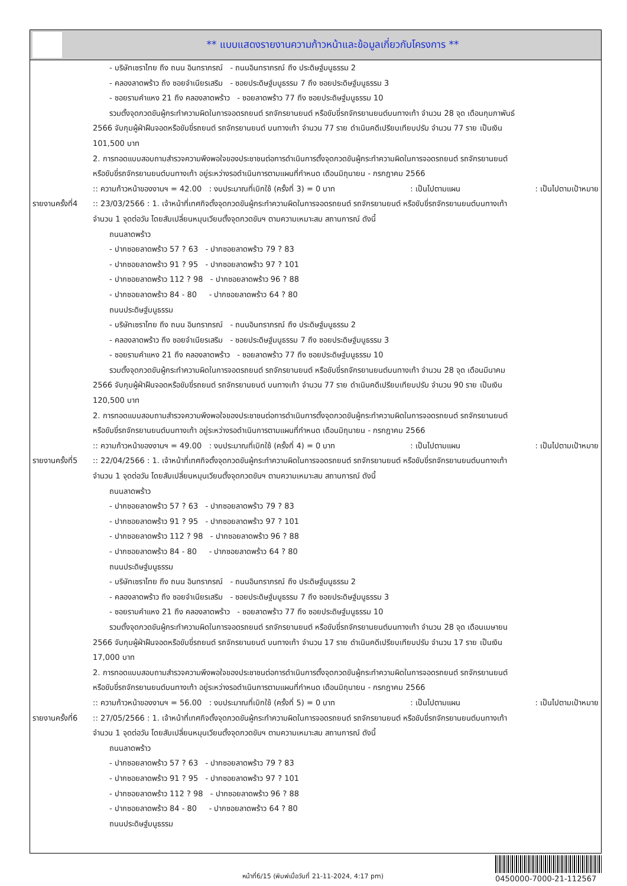** แบบแสดงรายงานความก้าวหน้าและข้อมูลเกี่ยวกับโครงการ **
- บริษัทเซราไทย ถึง ถนน อินทราภรณ์ - ถนนอินทราภรณ์ ถึง ประดิษฐ์มนูธรรม 2
- คลองลาดพร้าว ถึง ซอยจำเนียรเสริม - ซอยประดิษฐ์มนูธรรม 7 ถึง ซอยประดิษฐ์มนูธรรม 3
- ซอยรามคำแหง 21 ถึง คลองลาดพร้าว - ซอยลาดพร้าว 77 ถึง ซอยประดิษฐ์มนูธรรม 10
รวมตั้งจุดกวดขันผู้กระทำความผิดในการจอดรถยนต์ รถจักรยานยนต์ หรือขับขี่รถจักรยานยนต์บนทางเท้า จำนวน 28 จุด เดือนกุมภาพันธ์
2566 จับกุมผู้ฝ่าฝืนจอดหรือขับขี่รถยนต์ รถจักรยานยนต์ บนทางเท้า จำนวน 77 ราย ดำเนินคดีเปรียบเทียบปรับ จำนวน 77 ราย เป็นเงิน
101,500 บาท
2. การทอดแบบสอบถามสำรวจความพึงพอใจของประชาชนต่อการดำเนินการตั้งจุดกวดขันผู้กระทำความผิดในการจอดรถยนต์ รถจักรยานยนต์
หรือขับขี่รถจักรยานยนต์บนทางเท้า อยู่ระหว่างรอดำเนินการตามแผนที่กำหนด เดือนมิถุนายน - กรกฎาคม 2566
:: ความก้าวหน้าของงานฯ = 42.00 : งบประมาณที่เบิกใช้ (ครั้งที่ 3) = 0 บาท : เป็นไปตามแผน : เป็นไปตามเป้าหมาย
รายงานครั้งที่4
:: 23/03/2566 : 1. เจ้าหน้าที่เทศกิจตั้งจุดกวดขันผู้กระทำความผิดในการจอดรถยนต์ รถจักรยานยนต์ หรือขับขี่รถจักรยานยนต์บนทางเท้า
จำนวน 1 จุดต่อวัน โดยสับเปลี่ยนหมุนเวียนตั้งจุดกวดขันฯ ตามความเหมาะสม สถานการณ์ ดังนี้
ถนนลาดพร้าว
- ปากซอยลาดพร้าว 57 ? 63 - ปากซอยลาดพร้าว 79 ? 83
- ปากซอยลาดพร้าว 91 ? 95 - ปากซอยลาดพร้าว 97 ? 101
- ปากซอยลาดพร้าว 112 ? 98 - ปากซอยลาดพร้าว 96 ? 88
- ปากซอยลาดพร้าว 84 - 80 - ปากซอยลาดพร้าว 64 ? 80
ถนนประดิษฐ์มนูธรรม
- บริษัทเซราไทย ถึง ถนน อินทราภรณ์ - ถนนอินทราภรณ์ ถึง ประดิษฐ์มนูธรรม 2
- คลองลาดพร้าว ถึง ซอยจำเนียรเสริม - ซอยประดิษฐ์มนูธรรม 7 ถึง ซอยประดิษฐ์มนูธรรม 3
- ซอยรามคำแหง 21 ถึง คลองลาดพร้าว - ซอยลาดพร้าว 77 ถึง ซอยประดิษฐ์มนูธรรม 10
รวมตั้งจุดกวดขันผู้กระทำความผิดในการจอดรถยนต์ รถจักรยานยนต์ หรือขับขี่รถจักรยานยนต์บนทางเท้า จำนวน 28 จุด เดือนมีนาคม
2566 จับกุมผู้ฝ่าฝืนจอดหรือขับขี่รถยนต์ รถจักรยานยนต์ บนทางเท้า จำนวน 77 ราย ดำเนินคดีเปรียบเทียบปรับ จำนวน 90 ราย เป็นเงิน
120,500 บาท
2. การทอดแบบสอบถามสำรวจความพึงพอใจของประชาชนต่อการดำเนินการตั้งจุดกวดขันผู้กระทำความผิดในการจอดรถยนต์ รถจักรยานยนต์
หรือขับขี่รถจักรยานยนต์บนทางเท้า อยู่ระหว่างรอดำเนินการตามแผนที่กำหนด เดือนมิถุนายน - กรกฎาคม 2566
:: ความก้าวหน้าของงานฯ = 49.00 : งบประมาณที่เบิกใช้ (ครั้งที่ 4) = 0 บาท : เป็นไปตามแผน : เป็นไปตามเป้าหมาย
รายงานครั้งที่5
:: 22/04/2566 : 1. เจ้าหน้าที่เทศกิจตั้งจุดกวดขันผู้กระทำความผิดในการจอดรถยนต์ รถจักรยานยนต์ หรือขับขี่รถจักรยานยนต์บนทางเท้า
จำนวน 1 จุดต่อวัน โดยสับเปลี่ยนหมุนเวียนตั้งจุดกวดขันฯ ตามความเหมาะสม สถานการณ์ ดังนี้
ถนนลาดพร้าว
- ปากซอยลาดพร้าว 57 ? 63 - ปากซอยลาดพร้าว 79 ? 83
- ปากซอยลาดพร้าว 91 ? 95 - ปากซอยลาดพร้าว 97 ? 101
- ปากซอยลาดพร้าว 112 ? 98 - ปากซอยลาดพร้าว 96 ? 88
- ปากซอยลาดพร้าว 84 - 80 - ปากซอยลาดพร้าว 64 ? 80
ถนนประดิษฐ์มนูธรรม
- บริษัทเซราไทย ถึง ถนน อินทราภรณ์ - ถนนอินทราภรณ์ ถึง ประดิษฐ์มนูธรรม 2
- คลองลาดพร้าว ถึง ซอยจำเนียรเสริม - ซอยประดิษฐ์มนูธรรม 7 ถึง ซอยประดิษฐ์มนูธรรม 3
- ซอยรามคำแหง 21 ถึง คลองลาดพร้าว - ซอยลาดพร้าว 77 ถึง ซอยประดิษฐ์มนูธรรม 10
รวมตั้งจุดกวดขันผู้กระทำความผิดในการจอดรถยนต์ รถจักรยานยนต์ หรือขับขี่รถจักรยานยนต์บนทางเท้า จำนวน 28 จุด เดือนเมษายน
2566 จับกุมผู้ฝ่าฝืนจอดหรือขับขี่รถยนต์ รถจักรยานยนต์ บนทางเท้า จำนวน 17 ราย ดำเนินคดีเปรียบเทียบปรับ จำนวน 17 ราย เป็นเงิน
17,000 บาท
2. การทอดแบบสอบถามสำรวจความพึงพอใจของประชาชนต่อการดำเนินการตั้งจุดกวดขันผู้กระทำความผิดในการจอดรถยนต์ รถจักรยานยนต์
หรือขับขี่รถจักรยานยนต์บนทางเท้า อยู่ระหว่างรอดำเนินการตามแผนที่กำหนด เดือนมิถุนายน - กรกฎาคม 2566
:: ความก้าวหน้าของงานฯ = 56.00 : งบประมาณที่เบิกใช้ (ครั้งที่ 5) = 0 บาท : เป็นไปตามแผน : เป็นไปตามเป้าหมาย
รายงานครั้งที่6
:: 27/05/2566 : 1. เจ้าหน้าที่เทศกิจตั้งจุดกวดขันผู้กระทำความผิดในการจอดรถยนต์ รถจักรยานยนต์ หรือขับขี่รถจักรยานยนต์บนทางเท้า
จำนวน 1 จุดต่อวัน โดยสับเปลี่ยนหมุนเวียนตั้งจุดกวดขันฯ ตามความเหมาะสม สถานการณ์ ดังนี้
ถนนลาดพร้าว
- ปากซอยลาดพร้าว 57 ? 63 - ปากซอยลาดพร้าว 79 ? 83
- ปากซอยลาดพร้าว 91 ? 95 - ปากซอยลาดพร้าว 97 ? 101
- ปากซอยลาดพร้าว 112 ? 98 - ปากซอยลาดพร้าว 96 ? 88
- ปากซอยลาดพร้าว 84 - 80 - ปากซอยลาดพร้าว 64 ? 80
ถนนประดิษฐ์มนูธรรม
หน้าที่6/15 (พิมพ์เมื่อวันที่ 21-11-2024, 4:17 pm)
0450000-7000-21-112567